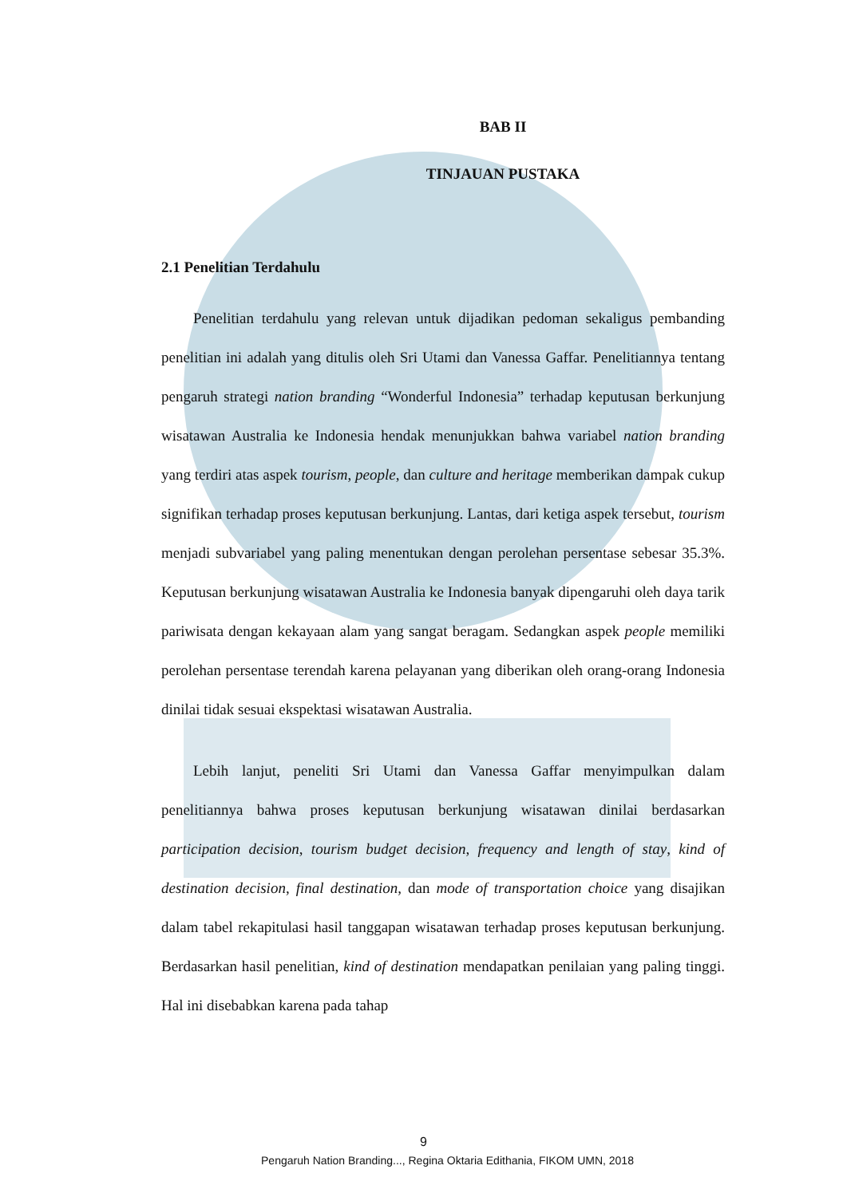BAB II
TINJAUAN PUSTAKA
2.1 Penelitian Terdahulu
Penelitian terdahulu yang relevan untuk dijadikan pedoman sekaligus pembanding penelitian ini adalah yang ditulis oleh Sri Utami dan Vanessa Gaffar. Penelitiannya tentang pengaruh strategi nation branding “Wonderful Indonesia” terhadap keputusan berkunjung wisatawan Australia ke Indonesia hendak menunjukkan bahwa variabel nation branding yang terdiri atas aspek tourism, people, dan culture and heritage memberikan dampak cukup signifikan terhadap proses keputusan berkunjung. Lantas, dari ketiga aspek tersebut, tourism menjadi subvariabel yang paling menentukan dengan perolehan persentase sebesar 35.3%. Keputusan berkunjung wisatawan Australia ke Indonesia banyak dipengaruhi oleh daya tarik pariwisata dengan kekayaan alam yang sangat beragam. Sedangkan aspek people memiliki perolehan persentase terendah karena pelayanan yang diberikan oleh orang-orang Indonesia dinilai tidak sesuai ekspektasi wisatawan Australia.
Lebih lanjut, peneliti Sri Utami dan Vanessa Gaffar menyimpulkan dalam penelitiannya bahwa proses keputusan berkunjung wisatawan dinilai berdasarkan participation decision, tourism budget decision, frequency and length of stay, kind of destination decision, final destination, dan mode of transportation choice yang disajikan dalam tabel rekapitulasi hasil tanggapan wisatawan terhadap proses keputusan berkunjung. Berdasarkan hasil penelitian, kind of destination mendapatkan penilaian yang paling tinggi. Hal ini disebabkan karena pada tahap
9
Pengaruh Nation Branding..., Regina Oktaria Edithania, FIKOM UMN, 2018